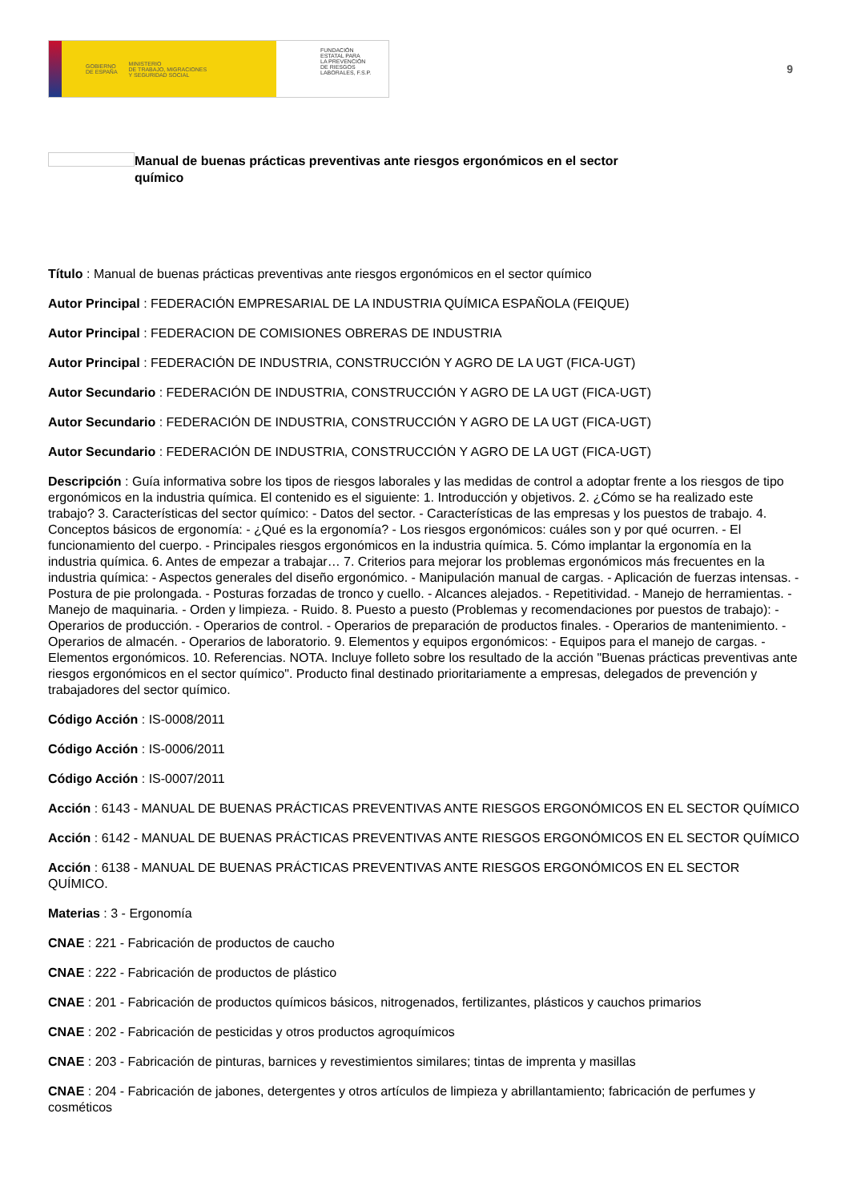GOBIERNO
DE ESPAÑA MINISTERIO
DE TRABAJO, MIGRACIONES
Y SEGURIDAD SOCIAL
FUNDACIÓN
ESTATAL PARA
LA PREVENCIÓN
DE RIESGOS
LABORALES, F.S.P.
9
Manual de buenas prácticas preventivas ante riesgos ergonómicos en el sector químico
Título : Manual de buenas prácticas preventivas ante riesgos ergonómicos en el sector químico
Autor Principal : FEDERACIÓN EMPRESARIAL DE LA INDUSTRIA QUÍMICA ESPAÑOLA (FEIQUE)
Autor Principal : FEDERACION DE COMISIONES OBRERAS DE INDUSTRIA
Autor Principal : FEDERACIÓN DE INDUSTRIA, CONSTRUCCIÓN Y AGRO DE LA UGT (FICA-UGT)
Autor Secundario : FEDERACIÓN DE INDUSTRIA, CONSTRUCCIÓN Y AGRO DE LA UGT (FICA-UGT)
Autor Secundario : FEDERACIÓN DE INDUSTRIA, CONSTRUCCIÓN Y AGRO DE LA UGT (FICA-UGT)
Autor Secundario : FEDERACIÓN DE INDUSTRIA, CONSTRUCCIÓN Y AGRO DE LA UGT (FICA-UGT)
Descripción : Guía informativa sobre los tipos de riesgos laborales y las medidas de control a adoptar frente a los riesgos de tipo ergonómicos en la industria química. El contenido es el siguiente: 1. Introducción y objetivos. 2. ¿Cómo se ha realizado este trabajo? 3. Características del sector químico: - Datos del sector. - Características de las empresas y los puestos de trabajo. 4. Conceptos básicos de ergonomía: - ¿Qué es la ergonomía? - Los riesgos ergonómicos: cuáles son y por qué ocurren. - El funcionamiento del cuerpo. - Principales riesgos ergonómicos en la industria química. 5. Cómo implantar la ergonomía en la industria química. 6. Antes de empezar a trabajar… 7. Criterios para mejorar los problemas ergonómicos más frecuentes en la industria química: - Aspectos generales del diseño ergonómico. - Manipulación manual de cargas. - Aplicación de fuerzas intensas. - Postura de pie prolongada. - Posturas forzadas de tronco y cuello. - Alcances alejados. - Repetitividad. - Manejo de herramientas. - Manejo de maquinaria. - Orden y limpieza. - Ruido. 8. Puesto a puesto (Problemas y recomendaciones por puestos de trabajo): - Operarios de producción. - Operarios de control. - Operarios de preparación de productos finales. - Operarios de mantenimiento. - Operarios de almacén. - Operarios de laboratorio. 9. Elementos y equipos ergonómicos: - Equipos para el manejo de cargas. - Elementos ergonómicos. 10. Referencias. NOTA. Incluye folleto sobre los resultado de la acción "Buenas prácticas preventivas ante riesgos ergonómicos en el sector químico". Producto final destinado prioritariamente a empresas, delegados de prevención y trabajadores del sector químico.
Código Acción : IS-0008/2011
Código Acción : IS-0006/2011
Código Acción : IS-0007/2011
Acción : 6143 - MANUAL DE BUENAS PRÁCTICAS PREVENTIVAS ANTE RIESGOS ERGONÓMICOS EN EL SECTOR QUÍMICO
Acción : 6142 - MANUAL DE BUENAS PRÁCTICAS PREVENTIVAS ANTE RIESGOS ERGONÓMICOS EN EL SECTOR QUÍMICO
Acción : 6138 - MANUAL DE BUENAS PRÁCTICAS PREVENTIVAS ANTE RIESGOS ERGONÓMICOS EN EL SECTOR QUÍMICO.
Materias : 3 - Ergonomía
CNAE : 221 - Fabricación de productos de caucho
CNAE : 222 - Fabricación de productos de plástico
CNAE : 201 - Fabricación de productos químicos básicos, nitrogenados, fertilizantes, plásticos y cauchos primarios
CNAE : 202 - Fabricación de pesticidas y otros productos agroquímicos
CNAE : 203 - Fabricación de pinturas, barnices y revestimientos similares; tintas de imprenta y masillas
CNAE : 204 - Fabricación de jabones, detergentes y otros artículos de limpieza y abrillantamiento; fabricación de perfumes y cosméticos